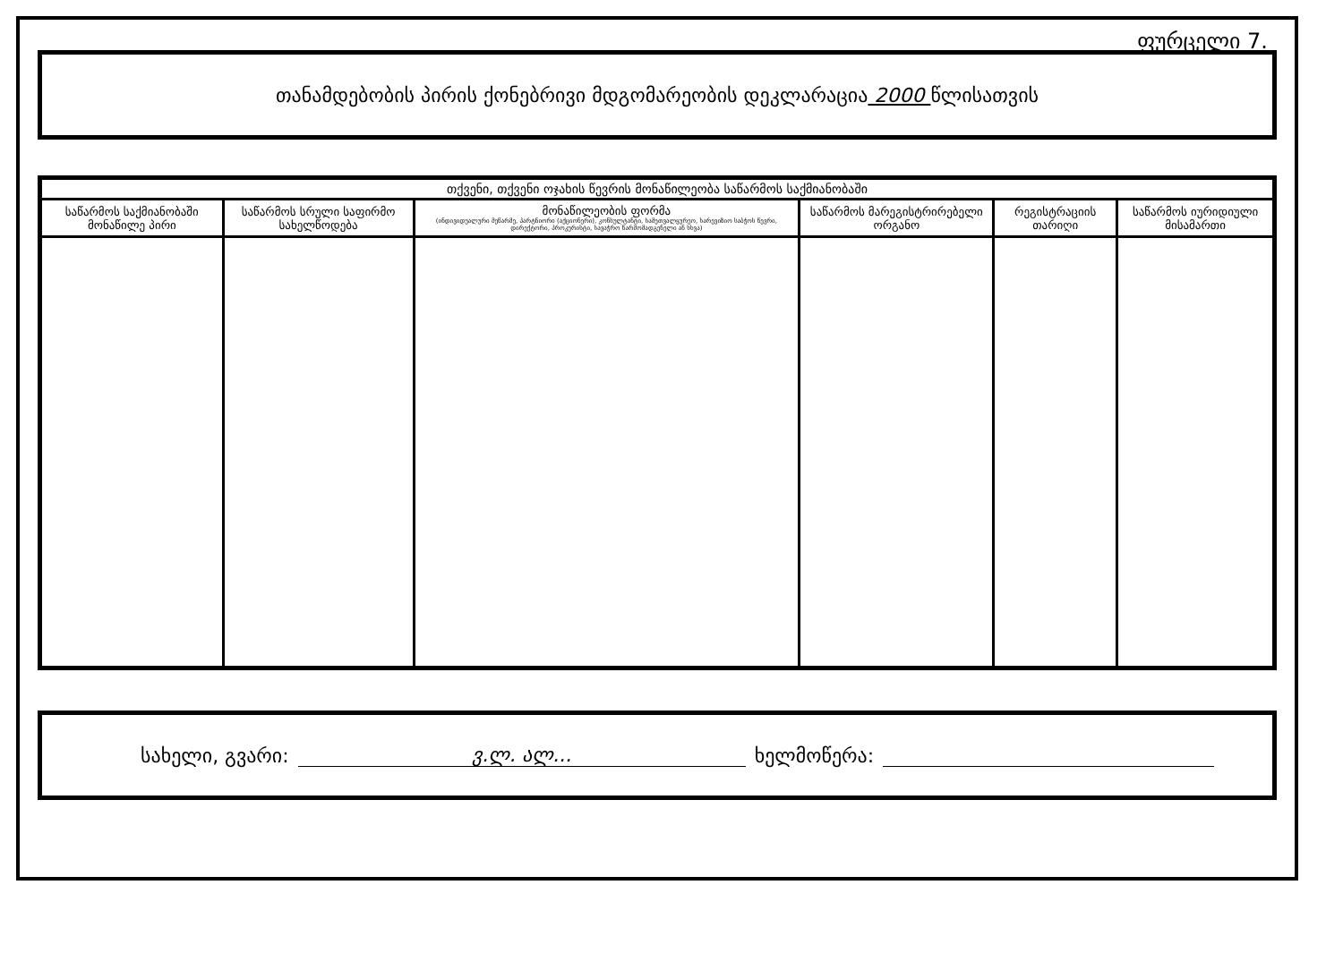ფურცელი 7.
თანამდებობის პირის ქონებრივი მდგომარეობის დეკლარაცია 2000 წლისათვის
| თქვენი, თქვენი ოჯახის წევრის მონაწილეობა საწარმოს საქმიანობაში | | | | | |
| --- | --- | --- | --- | --- | --- |
| საწარმოს საქმიანობაში მონაწილე პირი | საწარმოს სრული საფირმო სახელწოდება | მონაწილეობის ფორმა (ინდივიდუალური მეწარმე, პარტნიორი (აქციონერი), კონსულტანტი, სამეთვალყურეო, სარევიზიო საბჭოს წევრი, დირექტორი, პროკურისტი, სავაჭრო წარმომადგენელი ან სხვა) | საწარმოს მარეგისტრირებელი ორგანო | რეგისტრაციის თარიღი | საწარმოს იურიდიული მისამართი |
სახელი, გვარი: ვ.ლ. ალ... ხელმოწერა: